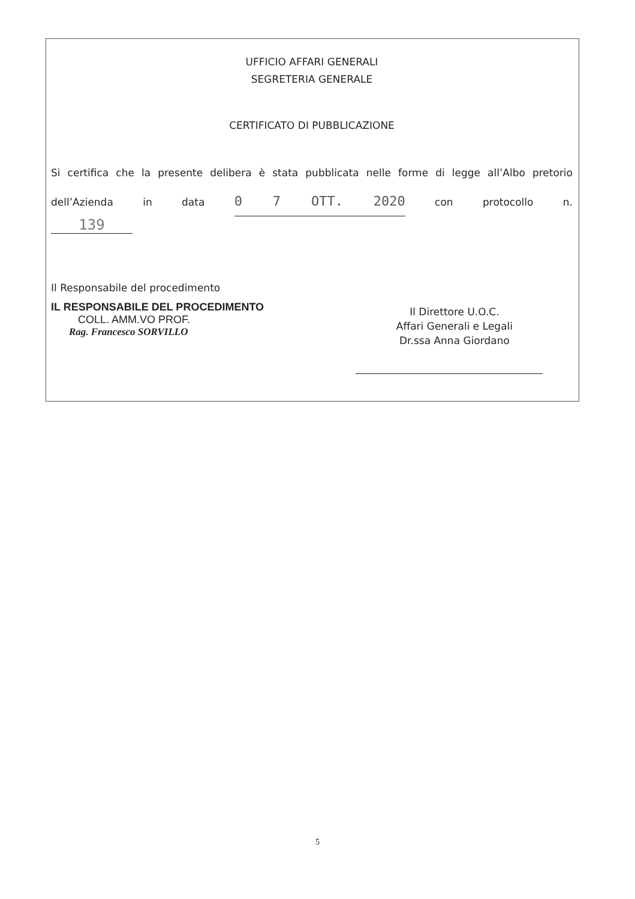UFFICIO AFFARI GENERALI
SEGRETERIA GENERALE
CERTIFICATO DI PUBBLICAZIONE
Si certifica che la presente delibera è stata pubblicata nelle forme di legge all’Albo pretorio dell’Azienda in data 0 7 OTT. 2020 con protocollo n.
139
Il Responsabile del procedimento
IL RESPONSABILE DEL PROCEDIMENTO
COLL. AMM.VO PROF.
Rag. Francesco SORVILLO
Il Direttore U.O.C.
Affari Generali e Legali
Dr.ssa Anna Giordano
5